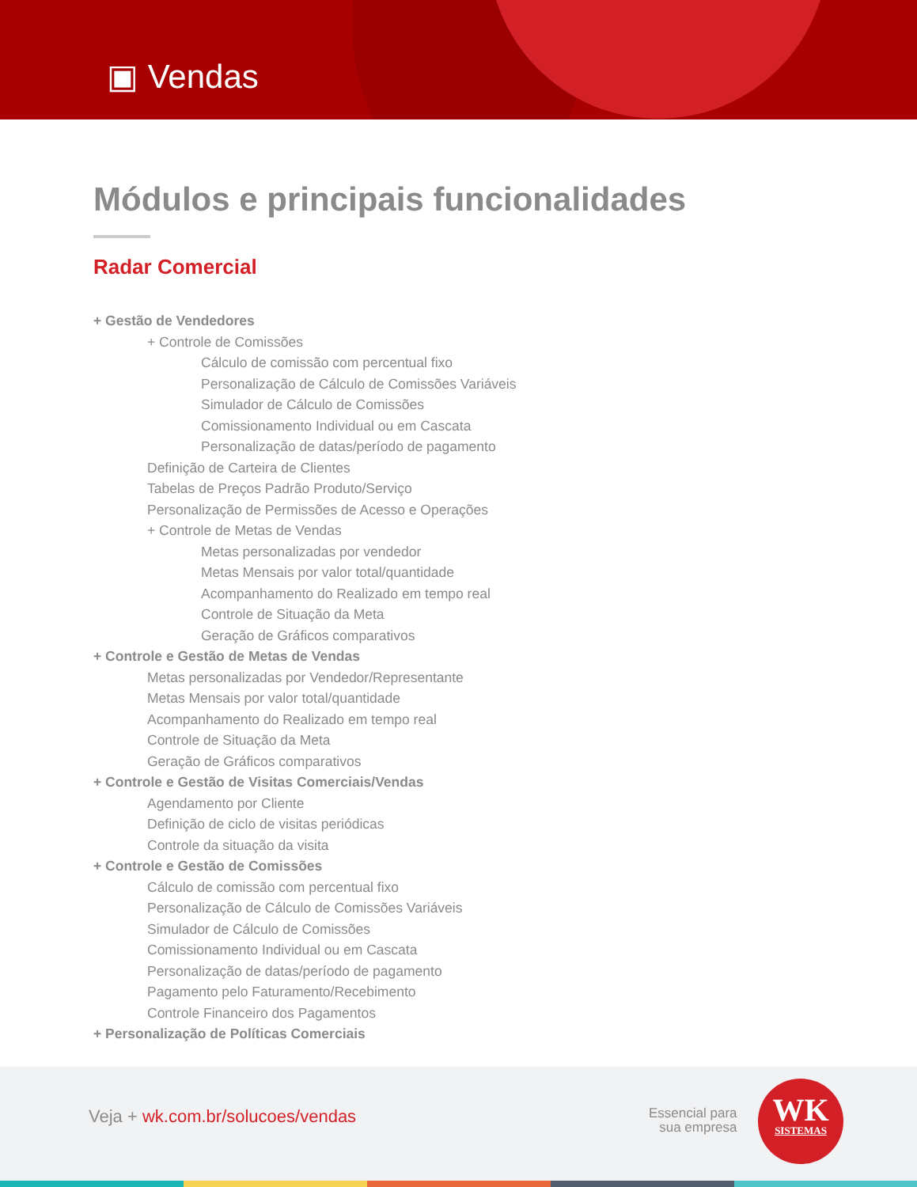▣ Vendas
Módulos e principais funcionalidades
Radar Comercial
+ Gestão de Vendedores
+ Controle de Comissões
Cálculo de comissão com percentual fixo
Personalização de Cálculo de Comissões Variáveis
Simulador de Cálculo de Comissões
Comissionamento Individual ou em Cascata
Personalização de datas/período de pagamento
Definição de Carteira de Clientes
Tabelas de Preços Padrão Produto/Serviço
Personalização de Permissões de Acesso e Operações
+ Controle de Metas de Vendas
Metas personalizadas por vendedor
Metas Mensais por valor total/quantidade
Acompanhamento do Realizado em tempo real
Controle de Situação da Meta
Geração de Gráficos comparativos
+ Controle e Gestão de Metas de Vendas
Metas personalizadas por Vendedor/Representante
Metas Mensais por valor total/quantidade
Acompanhamento do Realizado em tempo real
Controle de Situação da Meta
Geração de Gráficos comparativos
+ Controle e Gestão de Visitas Comerciais/Vendas
Agendamento por Cliente
Definição de ciclo de visitas periódicas
Controle da situação da visita
+ Controle e Gestão de Comissões
Cálculo de comissão com percentual fixo
Personalização de Cálculo de Comissões Variáveis
Simulador de Cálculo de Comissões
Comissionamento Individual ou em Cascata
Personalização de datas/período de pagamento
Pagamento pelo Faturamento/Recebimento
Controle Financeiro dos Pagamentos
+ Personalização de Políticas Comerciais
Veja + wk.com.br/solucoes/vendas
Essencial para
sua empresa
WK
SISTEMAS